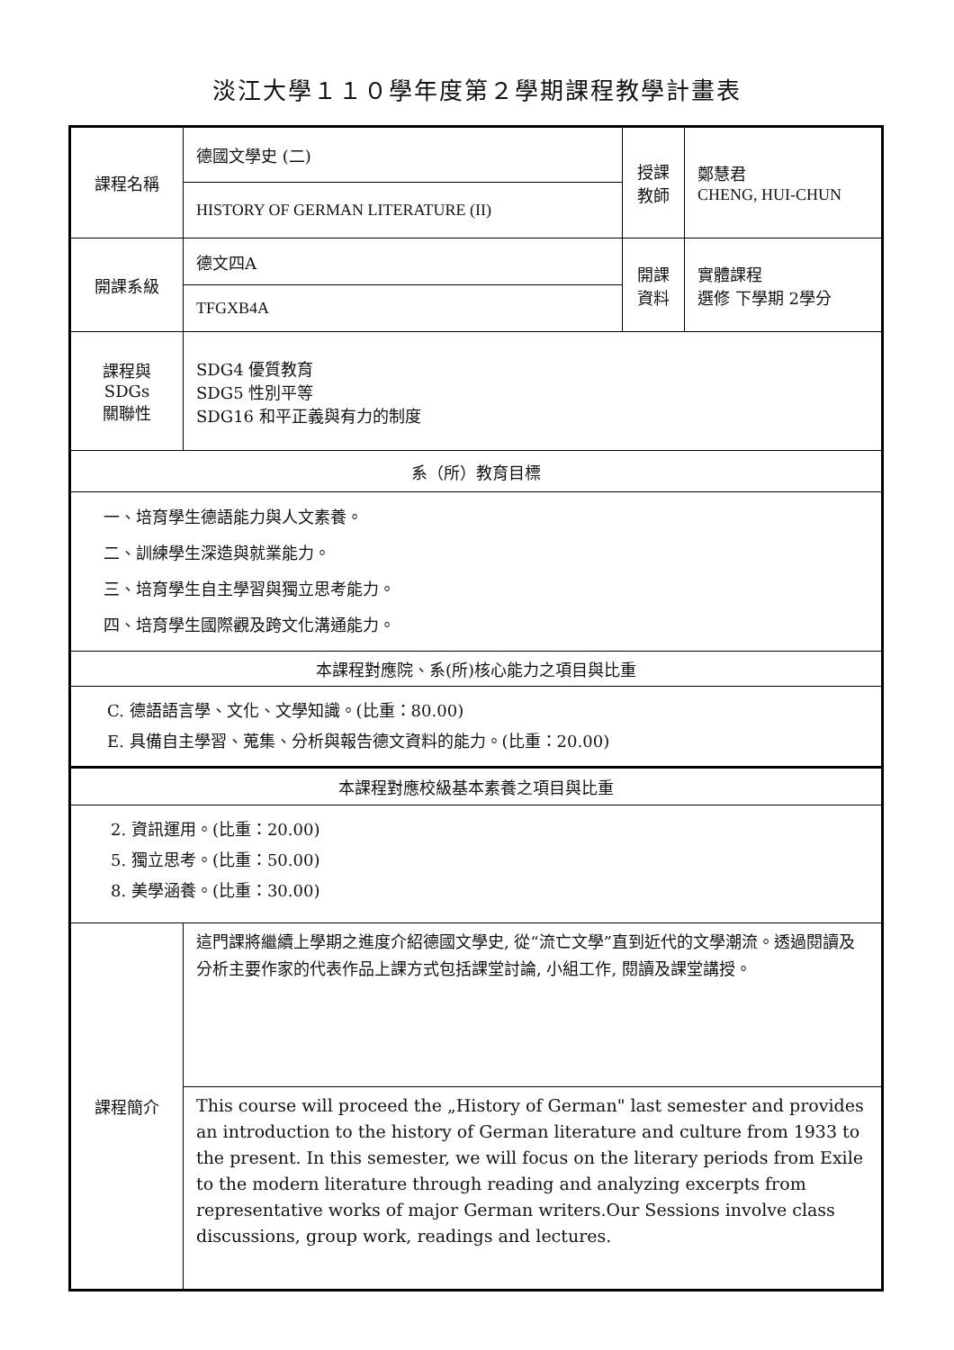淡江大學１１０學年度第２學期課程教學計畫表
| 課程名稱 | 德國文學史 (二) | 授課 教師 | 鄭慧君 CHENG, HUI-CHUN |
| | HISTORY OF GERMAN LITERATURE (II) | | |
| 開課系級 | 德文四A | 開課 資料 | 實體課程 選修 下學期 2學分 |
| | TFGXB4A | | |
| 課程與SDGs 關聯性 | SDG4 優質教育 SDG5 性別平等 SDG16 和平正義與有力的制度 | | |
| 系（所）教育目標 | | | |
| 一、培育學生德語能力與人文素養。 二、訓練學生深造與就業能力。 三、培育學生自主學習與獨立思考能力。 四、培育學生國際觀及跨文化溝通能力。 | | | |
| 本課程對應院、系(所)核心能力之項目與比重 | | | |
| C. 德語語言學、文化、文學知識。(比重：80.00) E. 具備自主學習、蒐集、分析與報告德文資料的能力。(比重：20.00) | | | |
| 本課程對應校級基本素養之項目與比重 | | | |
| 2. 資訊運用。(比重：20.00) 5. 獨立思考。(比重：50.00) 8. 美學涵養。(比重：30.00) | | | |
| 課程簡介 | 這門課將繼續上學期之進度介紹德國文學史, 從“流亡文學”直到近代的文學潮流。透過閱讀及分析主要作家的代表作品上課方式包括課堂討論, 小組工作, 閱讀及課堂講授。 | | |
| | This course will proceed the „History of German" last semester and provides an introduction to the history of German literature and culture from 1933 to the present. In this semester, we will focus on the literary periods from Exile to the modern literature through reading and analyzing excerpts from representative works of major German writers.Our Sessions involve class discussions, group work, readings and lectures. | | |